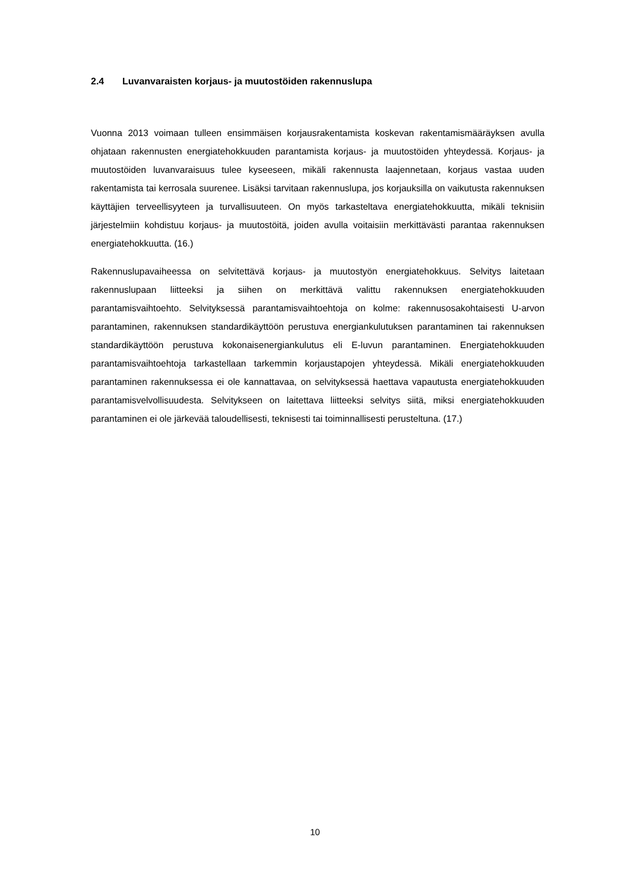2.4 Luvanvaraisten korjaus- ja muutostöiden rakennuslupa
Vuonna 2013 voimaan tulleen ensimmäisen korjausrakentamista koskevan rakentamismääräyksen avulla ohjataan rakennusten energiatehokkuuden parantamista korjaus- ja muutostöiden yhteydessä. Korjaus- ja muutostöiden luvanvaraisuus tulee kyseeseen, mikäli rakennusta laajennetaan, korjaus vastaa uuden rakentamista tai kerrosala suurenee. Lisäksi tarvitaan rakennuslupa, jos korjauksilla on vaikutusta rakennuksen käyttäjien terveellisyyteen ja turvallisuuteen. On myös tarkasteltava energiatehokkuutta, mikäli teknisiin järjestelmiin kohdistuu korjaus- ja muutostöitä, joiden avulla voitaisiin merkittävästi parantaa rakennuksen energiatehokkuutta. (16.)
Rakennuslupavaiheessa on selvitettävä korjaus- ja muutostyön energiatehokkuus. Selvitys laitetaan rakennuslupaan liitteeksi ja siihen on merkittävä valittu rakennuksen energiatehokkuuden parantamisvaihtoehto. Selvityksessä parantamisvaihtoehtoja on kolme: rakennusosakohtaisesti U-arvon parantaminen, rakennuksen standardikäyttöön perustuva energiankulutuksen parantaminen tai rakennuksen standardikäyttöön perustuva kokonaisenergiankulutus eli E-luvun parantaminen. Energiatehokkuuden parantamisvaihtoehtoja tarkastellaan tarkemmin korjaustapojen yhteydessä. Mikäli energiatehokkuuden parantaminen rakennuksessa ei ole kannattavaa, on selvityksessä haettava vapautusta energiatehokkuuden parantamisvelvollisuudesta. Selvitykseen on laitettava liitteeksi selvitys siitä, miksi energiatehokkuuden parantaminen ei ole järkevää taloudellisesti, teknisesti tai toiminnallisesti perusteltuna. (17.)
10